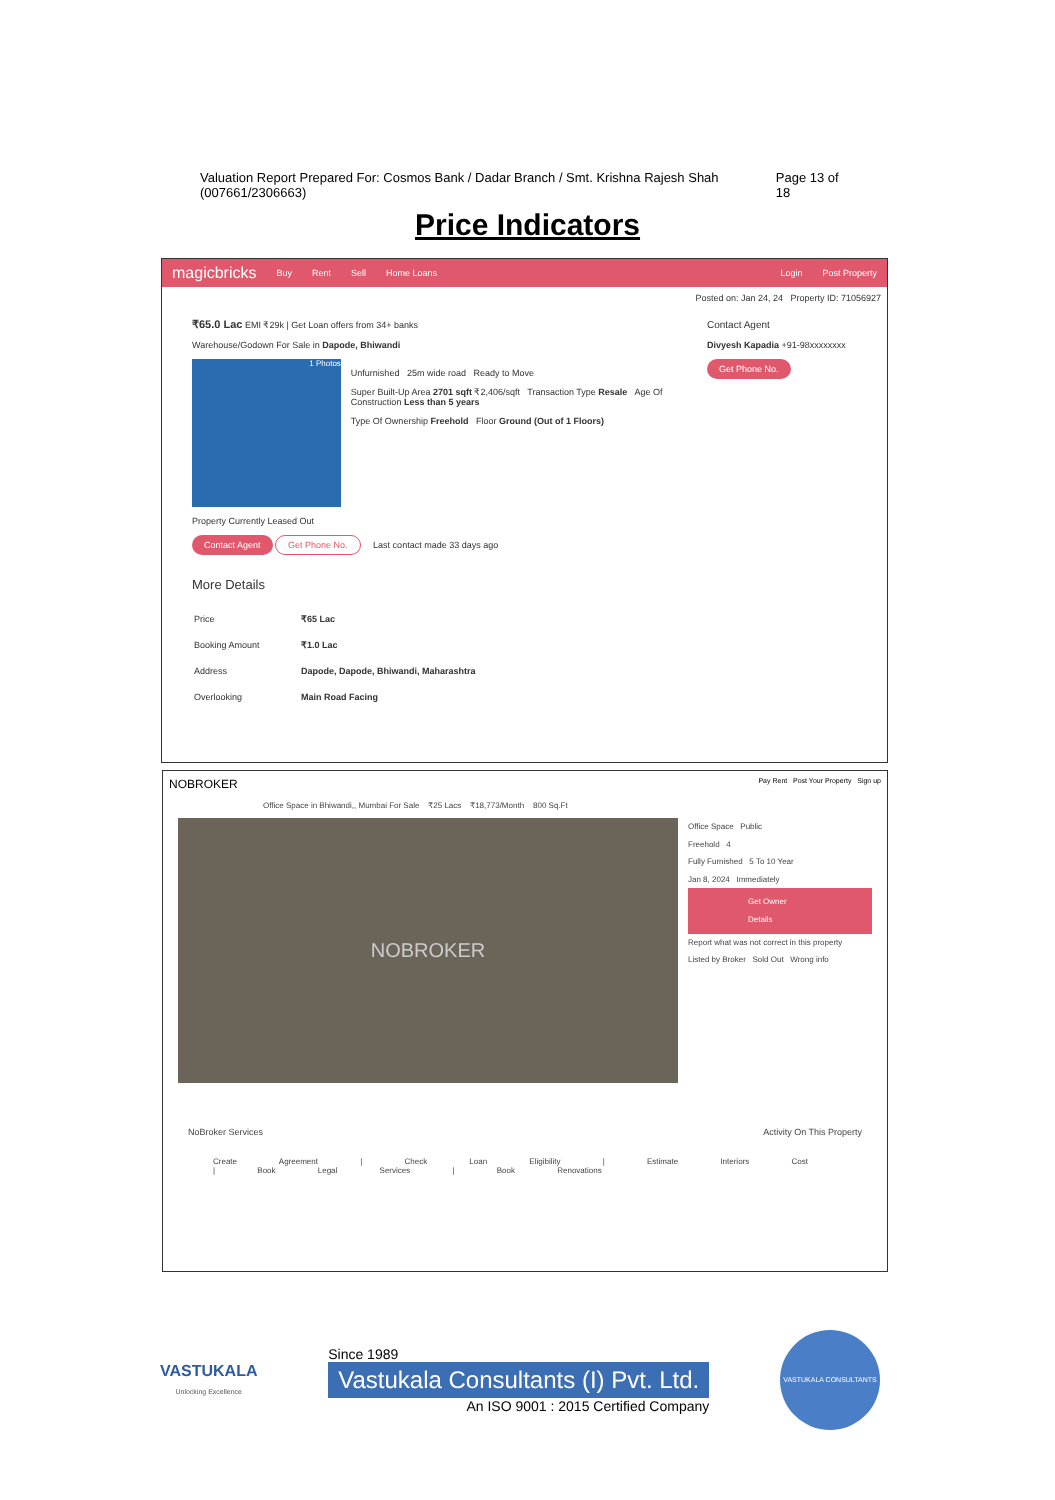Valuation Report Prepared For: Cosmos Bank / Dadar Branch / Smt. Krishna Rajesh Shah (007661/2306663) Page 13 of 18
Price Indicators
magicbricks Buy Rent Sell Home Loans Login Post Property
Posted on: Jan 24, 24 Property ID: 71056927
₹65.0 Lac EMI ₹29k | Get Loan offers from 34+ banks
Warehouse/Godown For Sale in Dapode, Bhiwandi
1 Photos
Unfurnished 25m wide road Ready to Move
Super Built-Up Area 2701 sqft ₹2,406/sqft Transaction Type Resale Age Of Construction Less than 5 years
Type Of Ownership Freehold Floor Ground (Out of 1 Floors)
Property Currently Leased Out
Contact Agent Get Phone No. Last contact made 33 days ago
Contact Agent
Divyesh Kapadia +91-98xxxxxxxx
Get Phone No.
More Details
| Price | ₹65 Lac |
| Booking Amount | ₹1.0 Lac |
| Address | Dapode, Dapode, Bhiwandi, Maharashtra |
| Overlooking | Main Road Facing |
NOBROKER Pay Rent Post Your Property Sign up
Office Space in Bhiwandi,, Mumbai For Sale ₹25 Lacs ₹18,773/Month 800 Sq.Ft
NOBROKER
Office Space Public
Freehold 4
Fully Furnished 5 To 10 Year
Jan 8, 2024 Immediately
Get Owner Details
Report what was not correct in this property
Listed by Broker Sold Out Wrong info
NoBroker Services Activity On This Property
Create Agreement | Check Loan Eligibility | Estimate Interiors Cost | Book Legal Services | Book Renovations
VASTUKALA
Unlocking Excellence
Since 1989
Vastukala Consultants (I) Pvt. Ltd.
An ISO 9001 : 2015 Certified Company
VASTUKALA CONSULTANTS